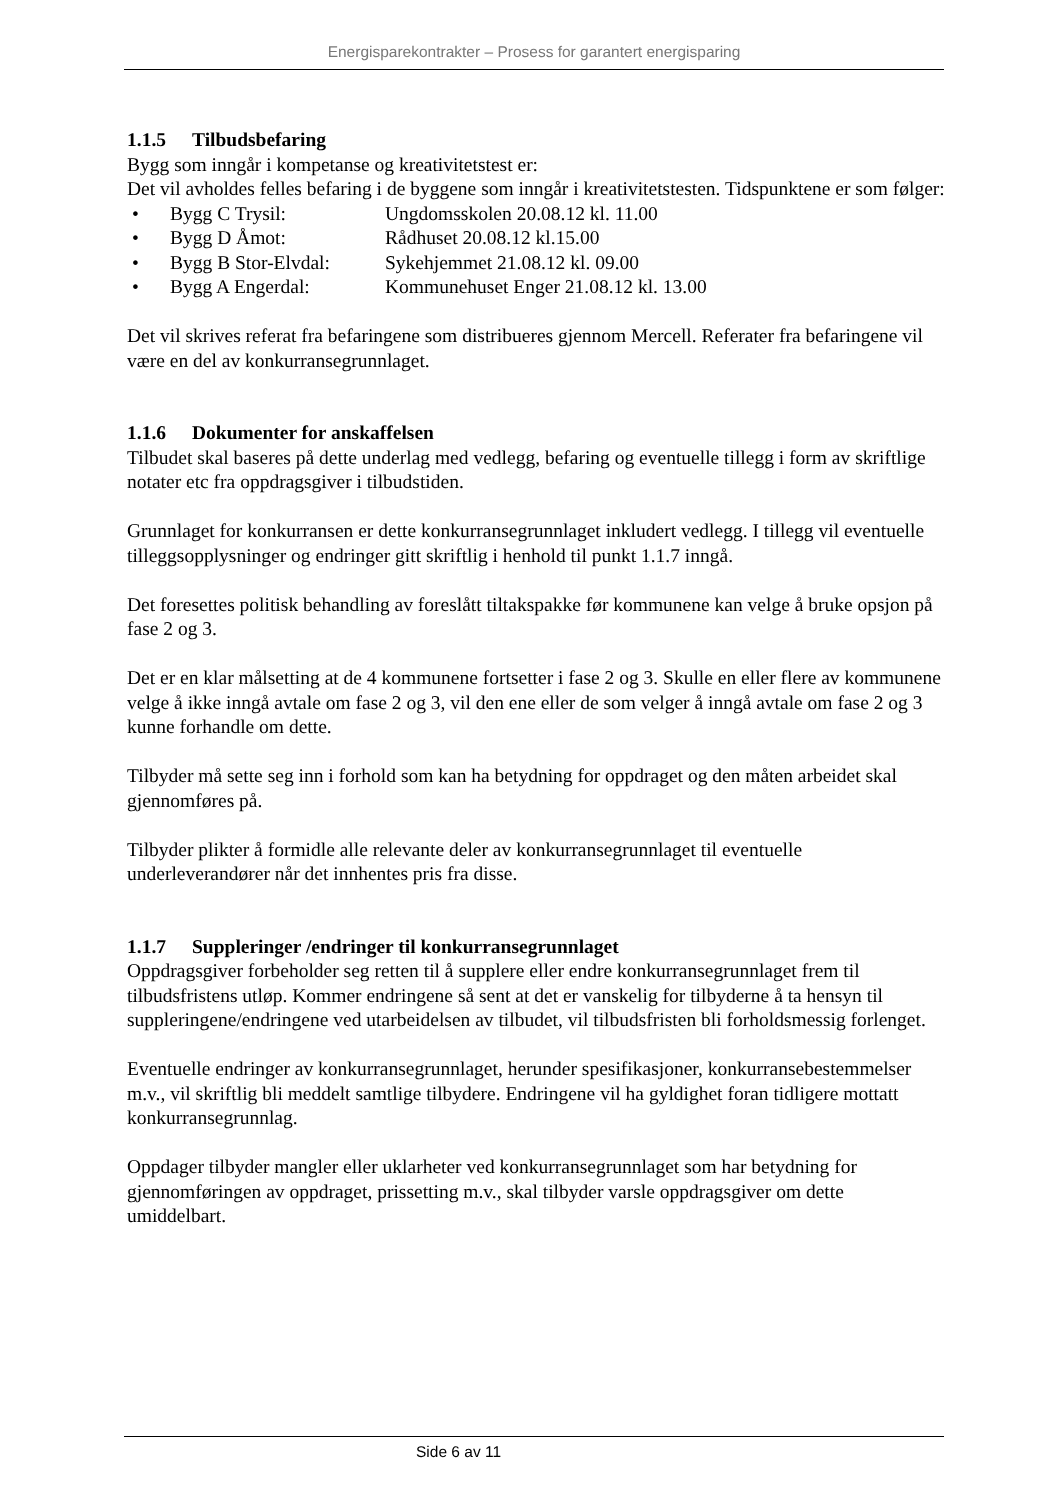Energisparekontrakter – Prosess for garantert energisparing
1.1.5 Tilbudsbefaring
Bygg som inngår i kompetanse og kreativitetstest er:
Det vil avholdes felles befaring i de byggene som inngår i kreativitetstesten. Tidspunktene er som følger:
• Bygg C Trysil: Ungdomsskolen 20.08.12 kl. 11.00
• Bygg D Åmot: Rådhuset 20.08.12 kl.15.00
• Bygg B Stor-Elvdal: Sykehjemmet 21.08.12 kl. 09.00
• Bygg A Engerdal: Kommunehuset Enger 21.08.12 kl. 13.00
Det vil skrives referat fra befaringene som distribueres gjennom Mercell. Referater fra befaringene vil være en del av konkurransegrunnlaget.
1.1.6 Dokumenter for anskaffelsen
Tilbudet skal baseres på dette underlag med vedlegg, befaring og eventuelle tillegg i form av skriftlige notater etc fra oppdragsgiver i tilbudstiden.
Grunnlaget for konkurransen er dette konkurransegrunnlaget inkludert vedlegg. I tillegg vil eventuelle tilleggsopplysninger og endringer gitt skriftlig i henhold til punkt 1.1.7 inngå.
Det foresettes politisk behandling av foreslått tiltakspakke før kommunene kan velge å bruke opsjon på fase 2 og 3.
Det er en klar målsetting at de 4 kommunene fortsetter i fase 2 og 3. Skulle en eller flere av kommunene velge å ikke inngå avtale om fase 2 og 3, vil den ene eller de som velger å inngå avtale om fase 2 og 3 kunne forhandle om dette.
Tilbyder må sette seg inn i forhold som kan ha betydning for oppdraget og den måten arbeidet skal gjennomføres på.
Tilbyder plikter å formidle alle relevante deler av konkurransegrunnlaget til eventuelle underleverandører når det innhentes pris fra disse.
1.1.7 Suppleringer /endringer til konkurransegrunnlaget
Oppdragsgiver forbeholder seg retten til å supplere eller endre konkurransegrunnlaget frem til tilbudsfristens utløp. Kommer endringene så sent at det er vanskelig for tilbyderne å ta hensyn til suppleringene/endringene ved utarbeidelsen av tilbudet, vil tilbudsfristen bli forholdsmessig forlenget.
Eventuelle endringer av konkurransegrunnlaget, herunder spesifikasjoner, konkurransebestemmelser m.v., vil skriftlig bli meddelt samtlige tilbydere. Endringene vil ha gyldighet foran tidligere mottatt konkurransegrunnlag.
Oppdager tilbyder mangler eller uklarheter ved konkurransegrunnlaget som har betydning for gjennomføringen av oppdraget, prissetting m.v., skal tilbyder varsle oppdragsgiver om dette umiddelbart.
Side 6 av 11